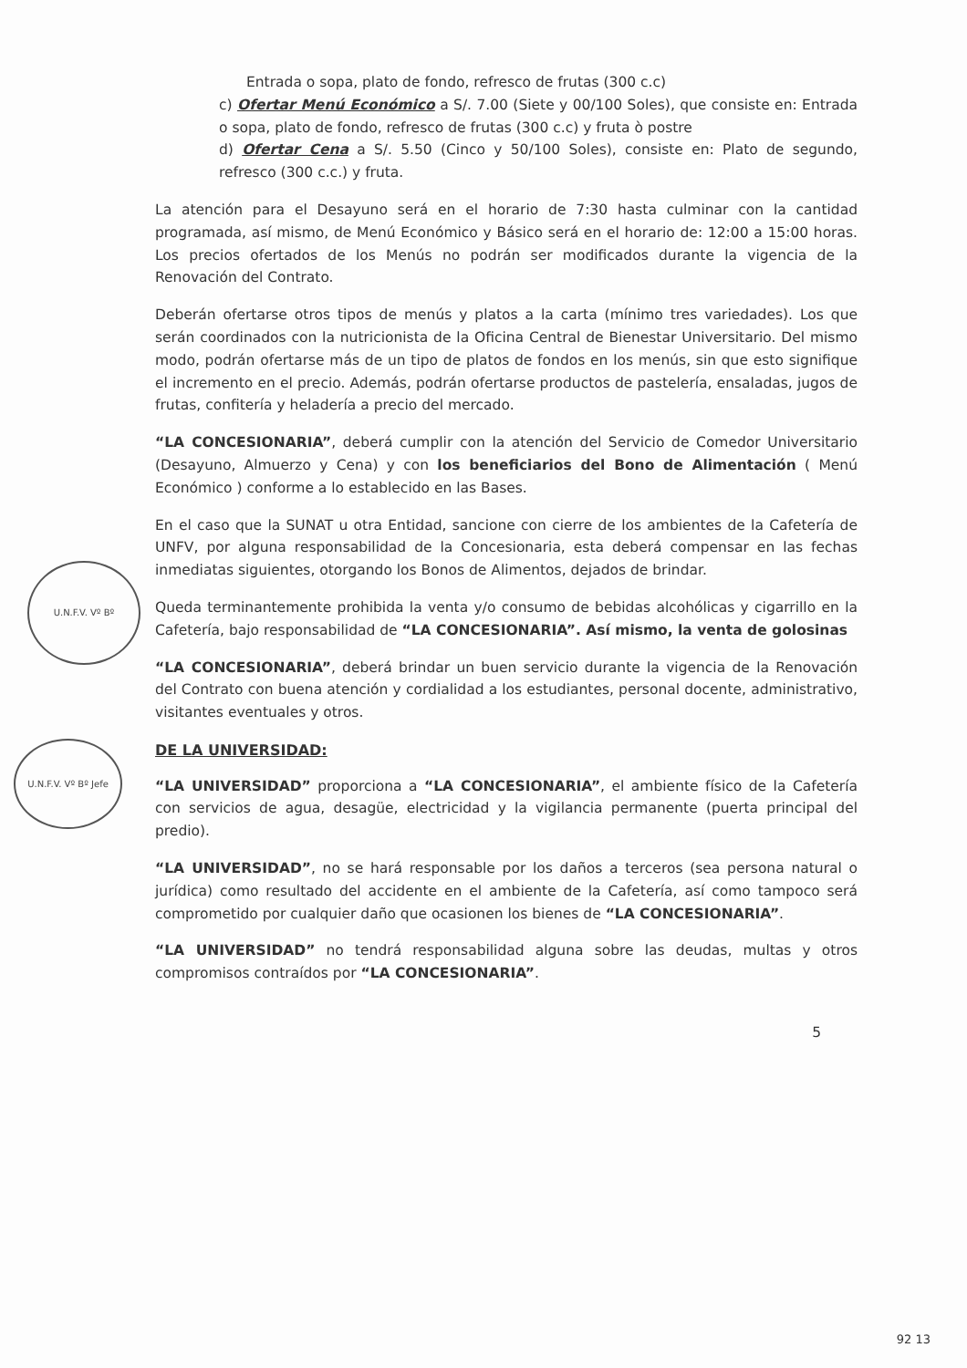U.N.F.V. Vº Bº
U.N.F.V. Vº Bº Jefe
Entrada o sopa, plato de fondo, refresco de frutas (300 c.c)
c) Ofertar Menú Económico a S/. 7.00 (Siete y 00/100 Soles), que consiste en: Entrada o sopa, plato de fondo, refresco de frutas (300 c.c) y fruta ò postre
d) Ofertar Cena a S/. 5.50 (Cinco y 50/100 Soles), consiste en: Plato de segundo, refresco (300 c.c.) y fruta.
La atención para el Desayuno será en el horario de 7:30 hasta culminar con la cantidad programada, así mismo, de Menú Económico y Básico será en el horario de: 12:00 a 15:00 horas. Los precios ofertados de los Menús no podrán ser modificados durante la vigencia de la Renovación del Contrato.
Deberán ofertarse otros tipos de menús y platos a la carta (mínimo tres variedades). Los que serán coordinados con la nutricionista de la Oficina Central de Bienestar Universitario. Del mismo modo, podrán ofertarse más de un tipo de platos de fondos en los menús, sin que esto signifique el incremento en el precio. Además, podrán ofertarse productos de pastelería, ensaladas, jugos de frutas, confitería y heladería a precio del mercado.
“LA CONCESIONARIA”, deberá cumplir con la atención del Servicio de Comedor Universitario (Desayuno, Almuerzo y Cena) y con los beneficiarios del Bono de Alimentación ( Menú Económico ) conforme a lo establecido en las Bases.
En el caso que la SUNAT u otra Entidad, sancione con cierre de los ambientes de la Cafetería de UNFV, por alguna responsabilidad de la Concesionaria, esta deberá compensar en las fechas inmediatas siguientes, otorgando los Bonos de Alimentos, dejados de brindar.
Queda terminantemente prohibida la venta y/o consumo de bebidas alcohólicas y cigarrillo en la Cafetería, bajo responsabilidad de “LA CONCESIONARIA”. Así mismo, la venta de golosinas
“LA CONCESIONARIA”, deberá brindar un buen servicio durante la vigencia de la Renovación del Contrato con buena atención y cordialidad a los estudiantes, personal docente, administrativo, visitantes eventuales y otros.
DE LA UNIVERSIDAD:
“LA UNIVERSIDAD” proporciona a “LA CONCESIONARIA”, el ambiente físico de la Cafetería con servicios de agua, desagüe, electricidad y la vigilancia permanente (puerta principal del predio).
“LA UNIVERSIDAD”, no se hará responsable por los daños a terceros (sea persona natural o jurídica) como resultado del accidente en el ambiente de la Cafetería, así como tampoco será comprometido por cualquier daño que ocasionen los bienes de “LA CONCESIONARIA”.
“LA UNIVERSIDAD” no tendrá responsabilidad alguna sobre las deudas, multas y otros compromisos contraídos por “LA CONCESIONARIA”.
5
92 13